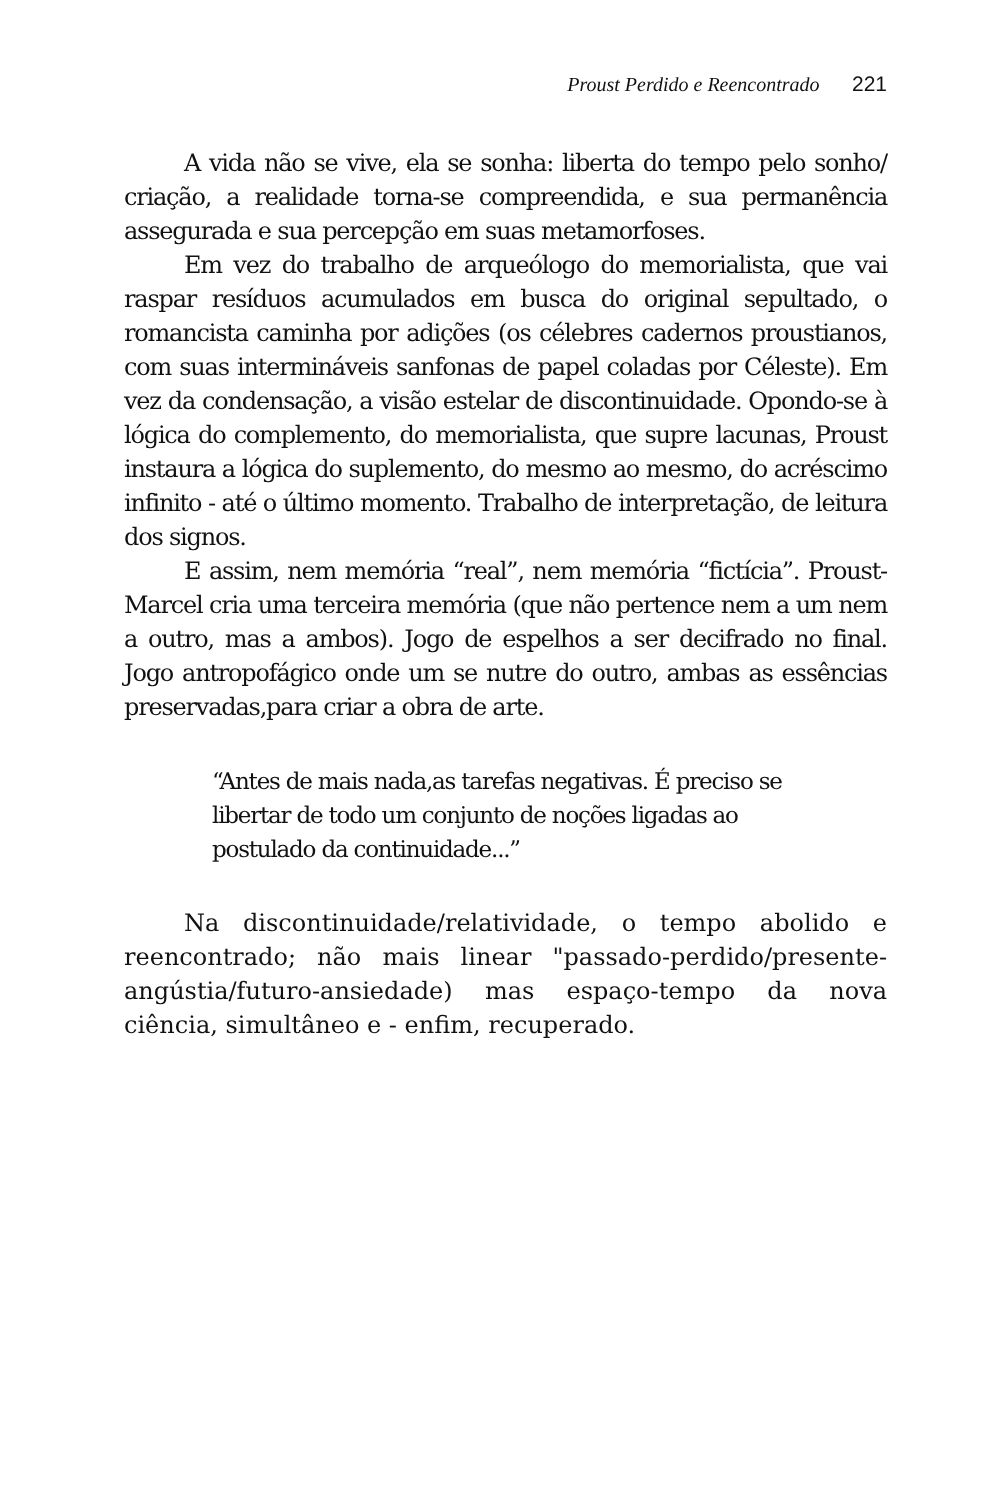Proust Perdido e Reencontrado 221
A vida não se vive, ela se sonha: liberta do tempo pelo sonho/ criação, a realidade torna-se compreendida, e sua permanência assegurada e sua percepção em suas metamorfoses.
Em vez do trabalho de arqueólogo do memorialista, que vai raspar resíduos acumulados em busca do original sepultado, o romancista caminha por adições (os célebres cadernos proustianos, com suas intermináveis sanfonas de papel coladas por Céleste). Em vez da condensação, a visão estelar de discontinuidade. Opondo-se à lógica do complemento, do memorialista, que supre lacunas, Proust instaura a lógica do suplemento, do mesmo ao mesmo, do acréscimo infinito - até o último momento. Trabalho de interpretação, de leitura dos signos.
E assim, nem memória “real”, nem memória “fictícia”. Proust-Marcel cria uma terceira memória (que não pertence nem a um nem a outro, mas a ambos). Jogo de espelhos a ser decifrado no final. Jogo antropofágico onde um se nutre do outro, ambas as essências preservadas,para criar a obra de arte.
“Antes de mais nada,as tarefas negativas. É preciso se libertar de todo um conjunto de noções ligadas ao postulado da continuidade...”
Na discontinuidade/relatividade, o tempo abolido e reencontrado; não mais linear "passado-perdido/presente-angústia/futuro-ansiedade) mas espaço-tempo da nova ciência, simultâneo e - enfim, recuperado.